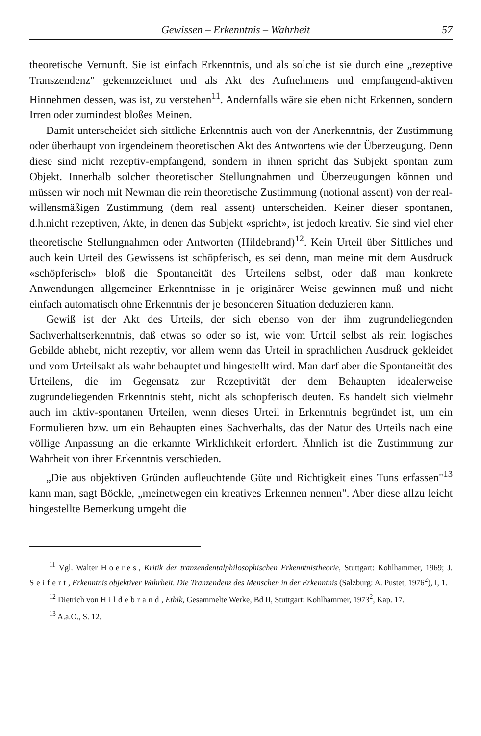Gewissen – Erkenntnis – Wahrheit 57
theoretische Vernunft. Sie ist einfach Erkenntnis, und als solche ist sie durch eine „rezeptive Transzendenz" gekennzeichnet und als Akt des Aufnehmens und empfangend-aktiven Hinnehmen dessen, was ist, zu verstehen<sup>11</sup>. Andernfalls wäre sie eben nicht Erkennen, sondern Irren oder zumindest bloßes Meinen.
Damit unterscheidet sich sittliche Erkenntnis auch von der Anerkenntnis, der Zustimmung oder überhaupt von irgendeinem theoretischen Akt des Antwortens wie der Überzeugung. Denn diese sind nicht rezeptiv-empfangend, sondern in ihnen spricht das Subjekt spontan zum Objekt. Innerhalb solcher theoretischer Stellungnahmen und Überzeugungen können und müssen wir noch mit Newman die rein theoretische Zustimmung (notional assent) von der real-willensmäßigen Zustimmung (dem real assent) unterscheiden. Keiner dieser spontanen, d.h.nicht rezeptiven, Akte, in denen das Subjekt «spricht», ist jedoch kreativ. Sie sind viel eher theoretische Stellungnahmen oder Antworten (Hildebrand)<sup>12</sup>. Kein Urteil über Sittliches und auch kein Urteil des Gewissens ist schöpferisch, es sei denn, man meine mit dem Ausdruck «schöpferisch» bloß die Spontaneität des Urteilens selbst, oder daß man konkrete Anwendungen allgemeiner Erkenntnisse in je originärer Weise gewinnen muß und nicht einfach automatisch ohne Erkenntnis der je besonderen Situation deduzieren kann.
Gewiß ist der Akt des Urteils, der sich ebenso von der ihm zugrundeliegenden Sachverhaltserkenntnis, daß etwas so oder so ist, wie vom Urteil selbst als rein logisches Gebilde abhebt, nicht rezeptiv, vor allem wenn das Urteil in sprachlichen Ausdruck gekleidet und vom Urteilsakt als wahr behauptet und hingestellt wird. Man darf aber die Spontaneität des Urteilens, die im Gegensatz zur Rezeptivität der dem Behaupten idealerweise zugrundeliegenden Erkenntnis steht, nicht als schöpferisch deuten. Es handelt sich vielmehr auch im aktiv-spontanen Urteilen, wenn dieses Urteil in Erkenntnis begründet ist, um ein Formulieren bzw. um ein Behaupten eines Sachverhalts, das der Natur des Urteils nach eine völlige Anpassung an die erkannte Wirklichkeit erfordert. Ähnlich ist die Zustimmung zur Wahrheit von ihrer Erkenntnis verschieden.
„Die aus objektiven Gründen aufleuchtende Güte und Richtigkeit eines Tuns erfassen"<sup>13</sup> kann man, sagt Böckle, „meinetwegen ein kreatives Erkennen nennen". Aber diese allzu leicht hingestellte Bemerkung umgeht die
<sup>11</sup> Vgl. Walter Hoeres, Kritik der tranzendentalphilosophischen Erkenntnistheorie, Stuttgart: Kohlhammer, 1969; J. Seifert, Erkenntnis objektiver Wahrheit. Die Tranzendenz des Menschen in der Erkenntnis (Salzburg: A. Pustet, 1976<sup>2</sup>), I, 1.
<sup>12</sup> Dietrich von Hildebrand, Ethik, Gesammelte Werke, Bd II, Stuttgart: Kohlhammer, 1973<sup>2</sup>, Kap. 17.
<sup>13</sup> A.a.O., S. 12.